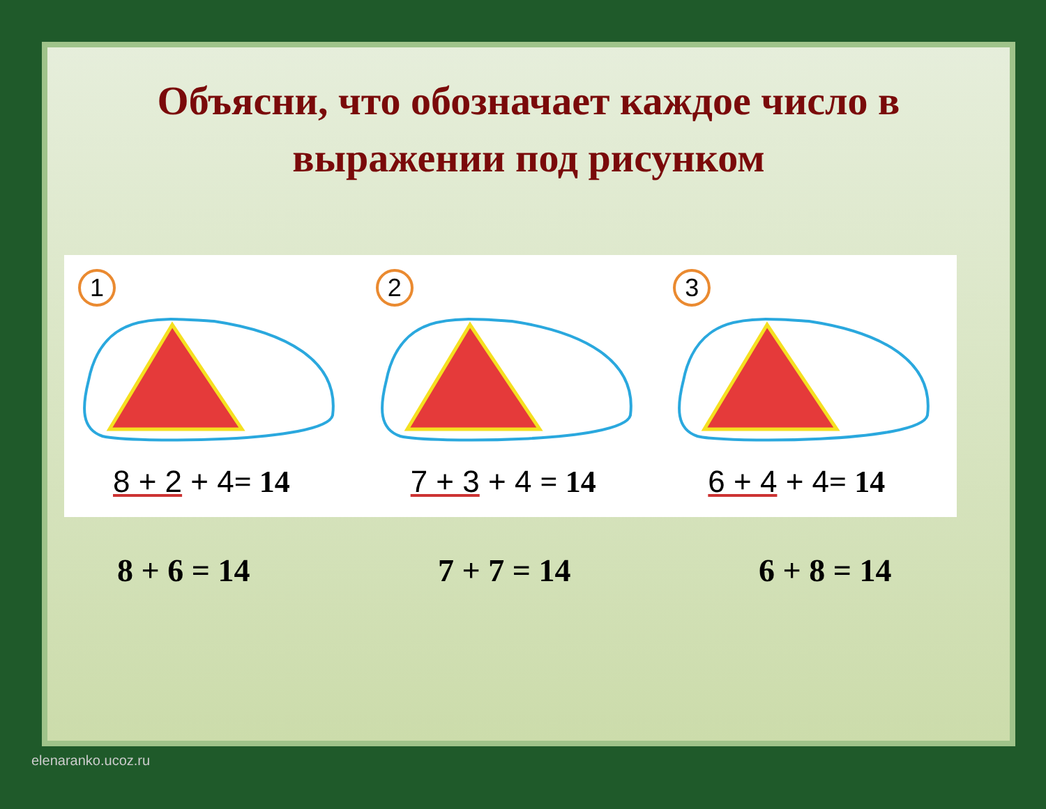Объясни, что обозначает каждое число в
выражении под рисунком
1
8 + 2 + 4= 14
2
7 + 3 + 4 = 14
3
6 + 4 + 4= 14
8 + 6 = 14 7 + 7 = 14 6 + 8 = 14
elenaranko.ucoz.ru